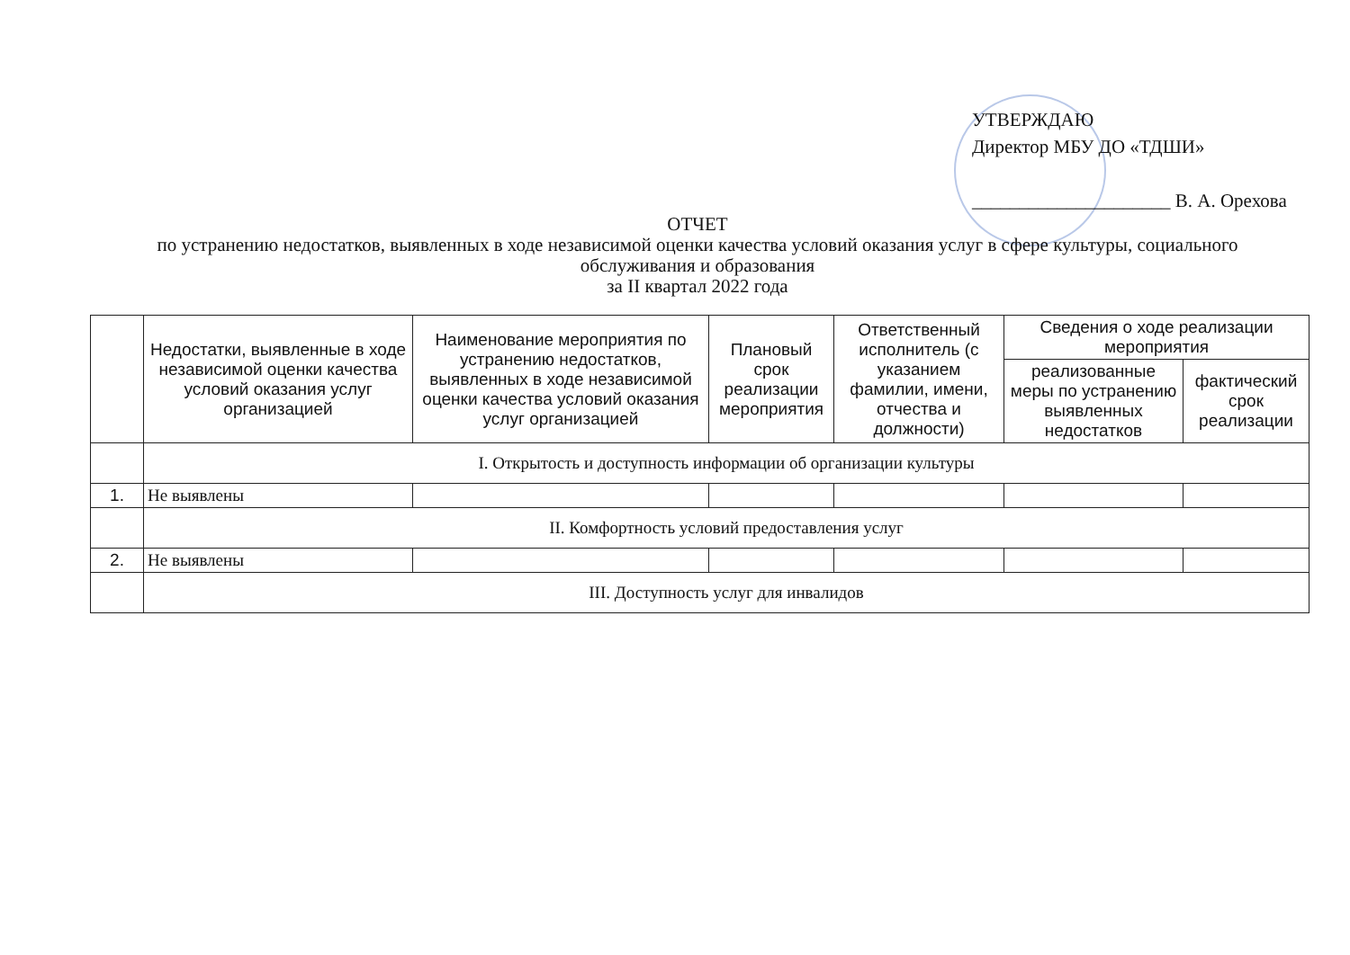УТВЕРЖДАЮ
Директор МБУ ДО «ТДШИ»
_____________________ В. А. Орехова
ОТЧЕТ
по устранению недостатков, выявленных в ходе независимой оценки качества условий оказания услуг в сфере культуры, социального обслуживания и образования
за II квартал 2022 года
| | Недостатки, выявленные в ходе независимой оценки качества условий оказания услуг организацией | Наименование мероприятия по устранению недостатков, выявленных в ходе независимой оценки качества условий оказания услуг организацией | Плановый срок реализации мероприятия | Ответственный исполнитель (с указанием фамилии, имени, отчества и должности) | Сведения о ходе реализации мероприятия | |
| --- | --- | --- | --- | --- | --- | --- |
| | | | | | реализованные меры по устранению выявленных недостатков | фактический срок реализации |
| | I. Открытость и доступность информации об организации культуры | | | | | |
| 1. | Не выявлены | | | | | |
| | II. Комфортность условий предоставления услуг | | | | | |
| 2. | Не выявлены | | | | | |
| | III. Доступность услуг для инвалидов | | | | | |